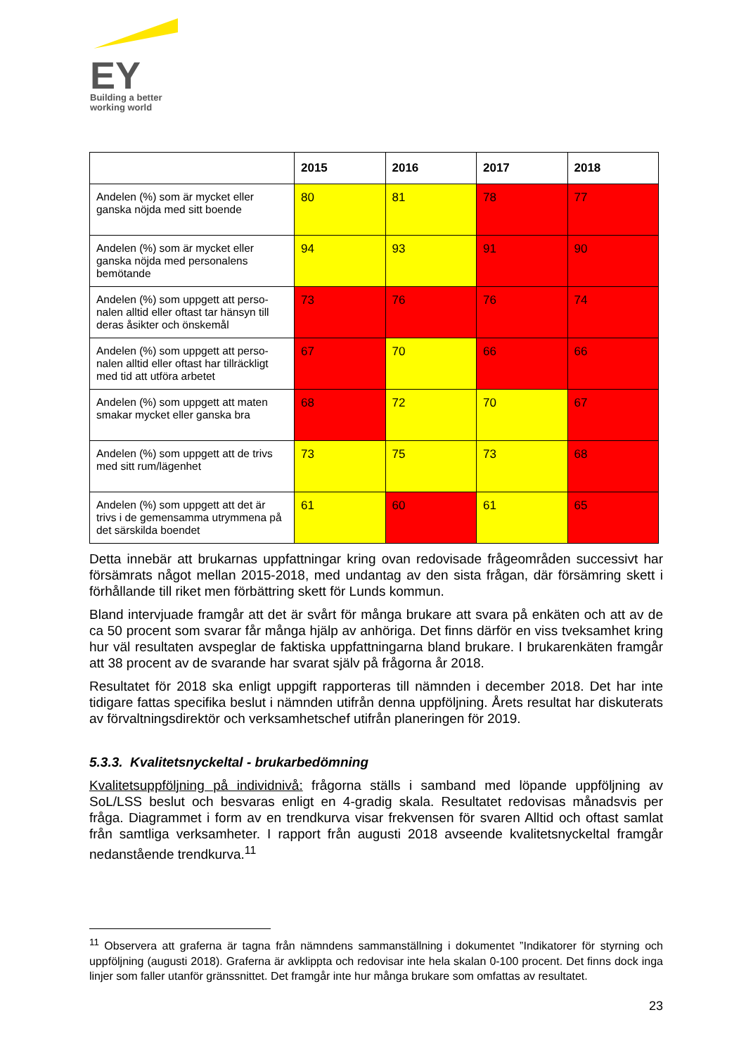EY
Building a better
working world
| | 2015 | 2016 | 2017 | 2018 |
| --- | --- | --- | --- | --- |
| Andelen (%) som är mycket eller ganska nöjda med sitt boende | 80 | 81 | 78 | 77 |
| Andelen (%) som är mycket eller ganska nöjda med personalens bemötande | 94 | 93 | 91 | 90 |
| Andelen (%) som uppgett att perso-nalen alltid eller oftast tar hänsyn till deras åsikter och önskemål | 73 | 76 | 76 | 74 |
| Andelen (%) som uppgett att perso-nalen alltid eller oftast har tillräckligt med tid att utföra arbetet | 67 | 70 | 66 | 66 |
| Andelen (%) som uppgett att maten smakar mycket eller ganska bra | 68 | 72 | 70 | 67 |
| Andelen (%) som uppgett att de trivs med sitt rum/lägenhet | 73 | 75 | 73 | 68 |
| Andelen (%) som uppgett att det är trivs i de gemensamma utrymmena på det särskilda boendet | 61 | 60 | 61 | 65 |
Detta innebär att brukarnas uppfattningar kring ovan redovisade frågeområden successivt har försämrats något mellan 2015-2018, med undantag av den sista frågan, där försämring skett i förhållande till riket men förbättring skett för Lunds kommun.
Bland intervjuade framgår att det är svårt för många brukare att svara på enkäten och att av de ca 50 procent som svarar får många hjälp av anhöriga. Det finns därför en viss tveksamhet kring hur väl resultaten avspeglar de faktiska uppfattningarna bland brukare. I brukarenkäten framgår att 38 procent av de svarande har svarat själv på frågorna år 2018.
Resultatet för 2018 ska enligt uppgift rapporteras till nämnden i december 2018. Det har inte tidigare fattas specifika beslut i nämnden utifrån denna uppföljning. Årets resultat har diskuterats av förvaltningsdirektör och verksamhetschef utifrån planeringen för 2019.
5.3.3. Kvalitetsnyckeltal - brukarbedömning
Kvalitetsuppföljning på individnivå: frågorna ställs i samband med löpande uppföljning av SoL/LSS beslut och besvaras enligt en 4-gradig skala. Resultatet redovisas månadsvis per fråga. Diagrammet i form av en trendkurva visar frekvensen för svaren Alltid och oftast samlat från samtliga verksamheter. I rapport från augusti 2018 avseende kvalitetsnyckeltal framgår nedanstående trendkurva.<sup>11</sup>
<sup>11</sup> Observera att graferna är tagna från nämndens sammanställning i dokumentet ”Indikatorer för styrning och uppföljning (augusti 2018). Graferna är avklippta och redovisar inte hela skalan 0-100 procent. Det finns dock inga linjer som faller utanför gränssnittet. Det framgår inte hur många brukare som omfattas av resultatet.
23